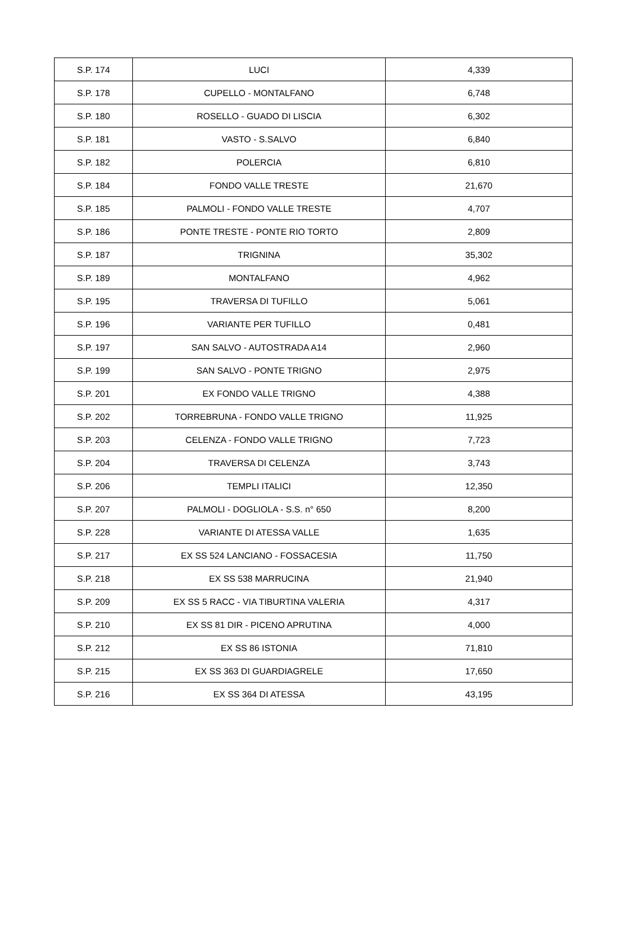| S.P. 174 | LUCI | 4,339 |
| S.P. 178 | CUPELLO - MONTALFANO | 6,748 |
| S.P. 180 | ROSELLO - GUADO DI LISCIA | 6,302 |
| S.P. 181 | VASTO - S.SALVO | 6,840 |
| S.P. 182 | POLERCIA | 6,810 |
| S.P. 184 | FONDO VALLE TRESTE | 21,670 |
| S.P. 185 | PALMOLI - FONDO VALLE TRESTE | 4,707 |
| S.P. 186 | PONTE TRESTE - PONTE RIO TORTO | 2,809 |
| S.P. 187 | TRIGNINA | 35,302 |
| S.P. 189 | MONTALFANO | 4,962 |
| S.P. 195 | TRAVERSA DI TUFILLO | 5,061 |
| S.P. 196 | VARIANTE PER TUFILLO | 0,481 |
| S.P. 197 | SAN SALVO - AUTOSTRADA A14 | 2,960 |
| S.P. 199 | SAN SALVO - PONTE TRIGNO | 2,975 |
| S.P. 201 | EX FONDO VALLE TRIGNO | 4,388 |
| S.P. 202 | TORREBRUNA - FONDO VALLE TRIGNO | 11,925 |
| S.P. 203 | CELENZA - FONDO VALLE TRIGNO | 7,723 |
| S.P. 204 | TRAVERSA DI CELENZA | 3,743 |
| S.P. 206 | TEMPLI ITALICI | 12,350 |
| S.P. 207 | PALMOLI - DOGLIOLA - S.S. n° 650 | 8,200 |
| S.P. 228 | VARIANTE DI ATESSA VALLE | 1,635 |
| S.P. 217 | EX SS 524 LANCIANO - FOSSACESIA | 11,750 |
| S.P. 218 | EX SS 538 MARRUCINA | 21,940 |
| S.P. 209 | EX SS 5 RACC - VIA TIBURTINA VALERIA | 4,317 |
| S.P. 210 | EX SS 81 DIR - PICENO APRUTINA | 4,000 |
| S.P. 212 | EX SS 86 ISTONIA | 71,810 |
| S.P. 215 | EX SS 363 DI GUARDIAGRELE | 17,650 |
| S.P. 216 | EX SS 364 DI ATESSA | 43,195 |